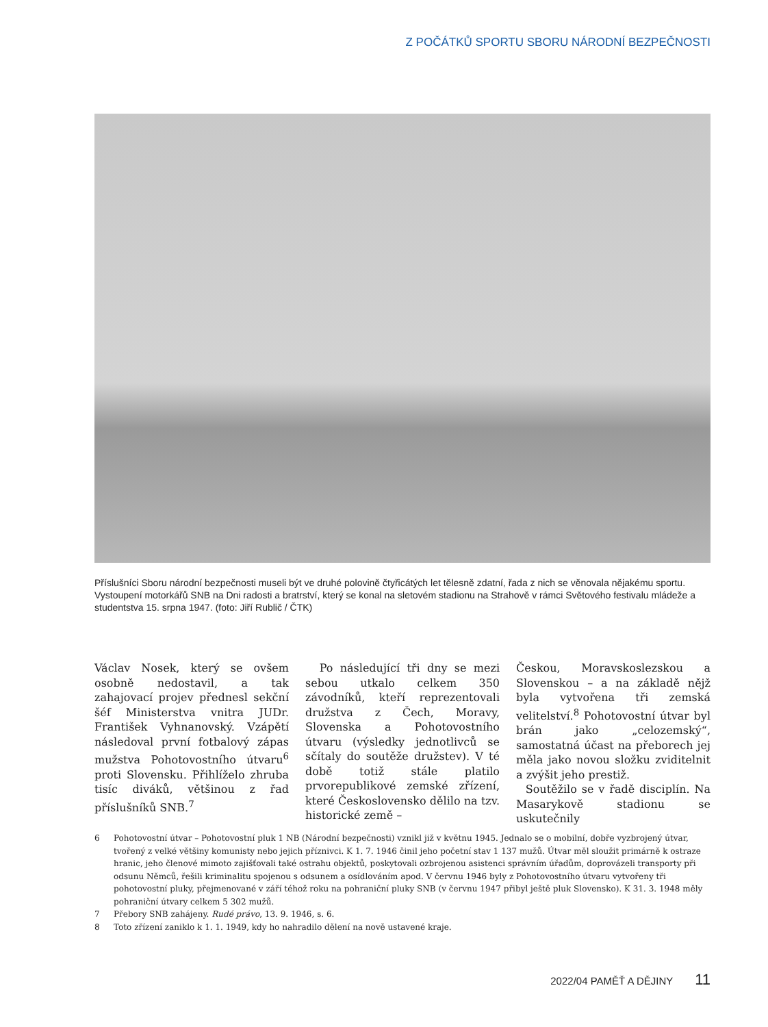Z POČÁTKŮ SPORTU SBORU NÁRODNÍ BEZPEČNOSTI
Příslušníci Sboru národní bezpečnosti museli být ve druhé polovině čtyřicátých let tělesně zdatní, řada z nich se věnovala nějakému sportu. Vystoupení motorkářů SNB na Dni radosti a bratrství, který se konal na sletovém stadionu na Strahově v rámci Světového festivalu mládeže a studentstva 15. srpna 1947. (foto: Jiří Rublič / ČTK)
Václav Nosek, který se ovšem osobně nedostavil, a tak zahajovací projev přednesl sekční šéf Ministerstva vnitra JUDr. František Vyhnanovský. Vzápětí následoval první fotbalový zápas mužstva Pohotovostního útvaru<sup>6</sup> proti Slovensku. Přihlíželo zhruba tisíc diváků, většinou z řad příslušníků SNB.<sup>7</sup>
Po následující tři dny se mezi sebou utkalo celkem 350 závodníků, kteří reprezentovali družstva z Čech, Moravy, Slovenska a Pohotovostního útvaru (výsledky jednotlivců se sčítaly do soutěže družstev). V té době totiž stále platilo prvorepublikové zemské zřízení, které Československo dělilo na tzv. historické země –
Českou, Moravskoslezskou a Slovenskou – a na základě nějž byla vytvořena tři zemská velitelství.<sup>8</sup> Pohotovostní útvar byl brán jako „celozemský“, samostatná účast na přeborech jej měla jako novou složku zviditelnit a zvýšit jeho prestiž.
Soutěžilo se v řadě disciplín. Na Masarykově stadionu se uskutečnily
6 Pohotovostní útvar – Pohotovostní pluk 1 NB (Národní bezpečnosti) vznikl již v květnu 1945. Jednalo se o mobilní, dobře vyzbrojený útvar, tvořený z velké většiny komunisty nebo jejich příznivci. K 1. 7. 1946 činil jeho početní stav 1 137 mužů. Útvar měl sloužit primárně k ostraze hranic, jeho členové mimoto zajišťovali také ostrahu objektů, poskytovali ozbrojenou asistenci správním úřadům, doprovázeli transporty při odsunu Němců, řešili kriminalitu spojenou s odsunem a osídlováním apod. V červnu 1946 byly z Pohotovostního útvaru vytvořeny tři pohotovostní pluky, přejmenované v září téhož roku na pohraniční pluky SNB (v červnu 1947 přibyl ještě pluk Slovensko). K 31. 3. 1948 měly pohraniční útvary celkem 5 302 mužů.
7 Přebory SNB zahájeny. Rudé právo, 13. 9. 1946, s. 6.
8 Toto zřízení zaniklo k 1. 1. 1949, kdy ho nahradilo dělení na nově ustavené kraje.
2022/04 PAMĚŤ A DĚJINY 11